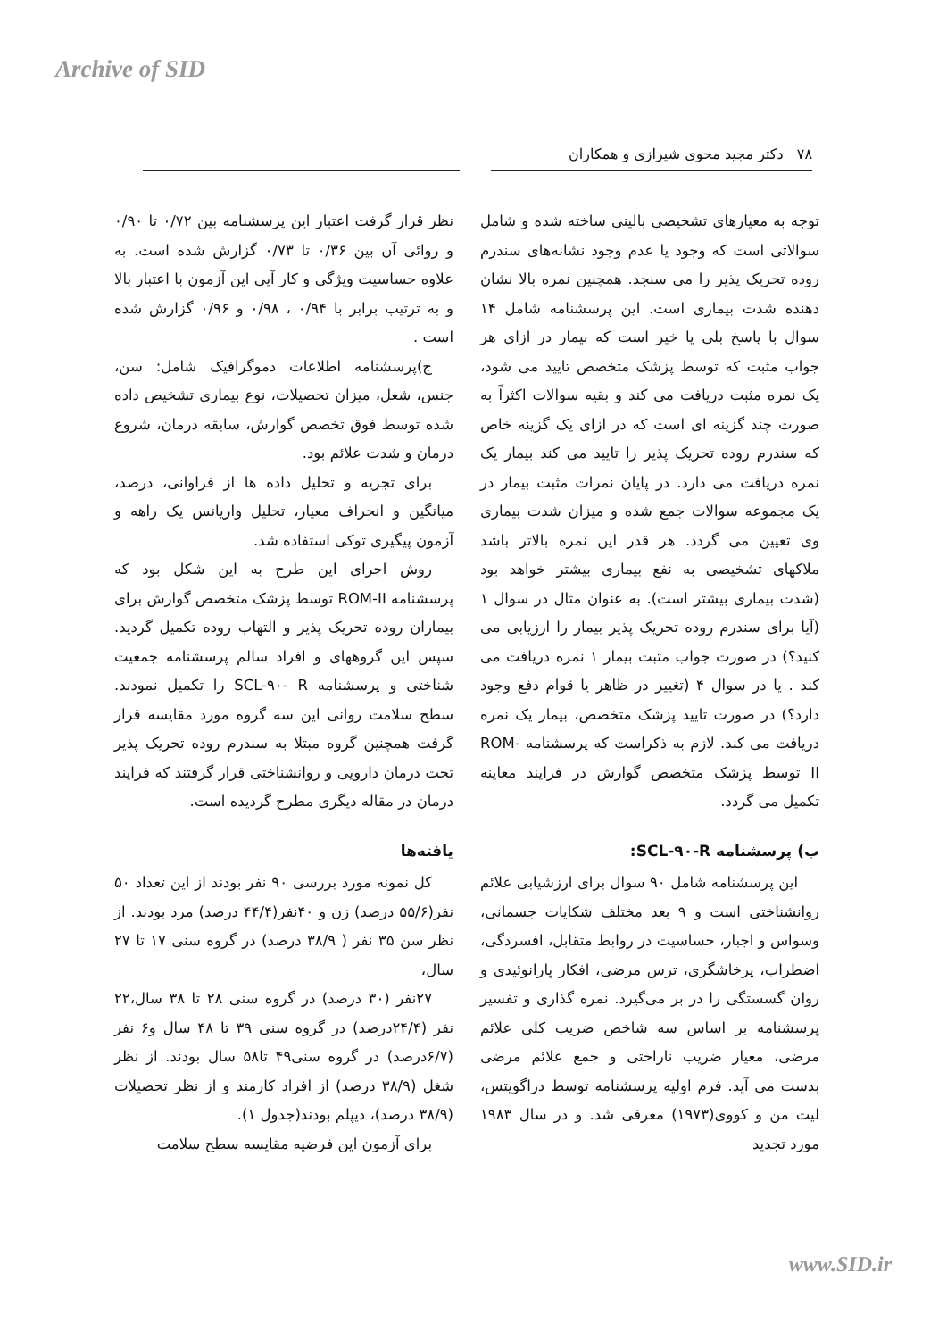Archive of SID
۷۸ دکتر مجید محوی شیرازی و همکاران
توجه به معیارهای تشخیصی بالینی ساخته شده و شامل سوالاتی است که وجود یا عدم وجود نشانه‌های سندرم روده تحریک پذیر را می سنجد. همچنین نمره بالا نشان دهنده شدت بیماری است. این پرسشنامه شامل ۱۴ سوال با پاسخ بلی یا خیر است که بیمار در ازای هر جواب مثبت که توسط پزشک متخصص تایید می شود، یک نمره مثبت دریافت می کند و بقیه سوالات اکثراً به صورت چند گزینه ای است که در ازای یک گزینه خاص که سندرم روده تحریک پذیر را تایید می کند بیمار یک نمره دریافت می دارد. در پایان نمرات مثبت بیمار در یک مجموعه سوالات جمع شده و میزان شدت بیماری وی تعیین می گردد. هر قدر این نمره بالاتر باشد ملاکهای تشخیصی به نفع بیماری بیشتر خواهد بود (شدت بیماری بیشتر است). به عنوان مثال در سوال ۱ (آیا برای سندرم روده تحریک پذیر بیمار را ارزیابی می کنید؟) در صورت جواب مثبت بیمار ۱ نمره دریافت می کند . یا در سوال ۴ (تغییر در ظاهر یا قوام دفع وجود دارد؟) در صورت تایید پزشک متخصص، بیمار یک نمره دریافت می کند. لازم به ذکراست که پرسشنامه ROM-II توسط پزشک متخصص گوارش در فرایند معاینه تکمیل می گردد.
ب) پرسشنامه SCL-۹۰-R:
این پرسشنامه شامل ۹۰ سوال برای ارزشیابی علائم روانشناختی است و ۹ بعد مختلف شکایات جسمانی، وسواس و اجبار، حساسیت در روابط متقابل، افسردگی، اضطراب، پرخاشگری، ترس مرضی، افکار پارانوئیدی و روان گسستگی را در بر می‌گیرد. نمره گذاری و تفسیر پرسشنامه بر اساس سه شاخص ضریب کلی علائم مرضی، معیار ضریب ناراحتی و جمع علائم مرضی بدست می آید. فرم اولیه پرسشنامه توسط دراگویتس، لیت من و کووی(۱۹۷۳) معرفی شد. و در سال ۱۹۸۳ مورد تجدید
نظر قرار گرفت اعتبار این پرسشنامه بین ۰/۷۲ تا ۰/۹۰ و روائی آن بین ۰/۳۶ تا ۰/۷۳ گزارش شده است. به علاوه حساسیت ویژگی و کار آیی این آزمون با اعتبار بالا و به ترتیب برابر با ۰/۹۴ ، ۰/۹۸ و ۰/۹۶ گزارش شده است .
ج)پرسشنامه اطلاعات دموگرافیک شامل: سن، جنس، شغل، میزان تحصیلات، نوع بیماری تشخیص داده شده توسط فوق تخصص گوارش، سابقه درمان، شروع درمان و شدت علائم بود.
برای تجزیه و تحلیل داده ها از فراوانی، درصد، میانگین و انحراف معیار، تحلیل واریانس یک راهه و آزمون پیگیری توکی استفاده شد.
روش اجرای این طرح به این شکل بود که پرسشنامه ROM-II توسط پزشک متخصص گوارش برای بیماران روده تحریک پذیر و التهاب روده تکمیل گردید. سپس این گروههای و افراد سالم پرسشنامه جمعیت شناختی و پرسشنامه SCL-۹۰- R را تکمیل نمودند. سطح سلامت روانی این سه گروه مورد مقایسه قرار گرفت همچنین گروه مبتلا به سندرم روده تحریک پذیر تحت درمان دارویی و روانشناختی قرار گرفتند که فرایند درمان در مقاله دیگری مطرح گردیده است.
یافته‌ها
کل نمونه مورد بررسی ۹۰ نفر بودند از این تعداد ۵۰ نفر(۵۵/۶ درصد) زن و ۴۰نفر(۴۴/۴ درصد) مرد بودند. از نظر سن ۳۵ نفر ( ۳۸/۹ درصد) در گروه سنی ۱۷ تا ۲۷ سال،
۲۷نفر (۳۰ درصد) در گروه سنی ۲۸ تا ۳۸ سال،۲۲ نفر (۲۴/۴درصد) در گروه سنی ۳۹ تا ۴۸ سال و۶ نفر (۶/۷درصد) در گروه سنی۴۹ تا۵۸ سال بودند. از نظر شغل (۳۸/۹ درصد) از افراد کارمند و از نظر تحصیلات (۳۸/۹ درصد)، دیپلم بودند(جدول ۱).
برای آزمون این فرضیه مقایسه سطح سلامت
www.SID.ir